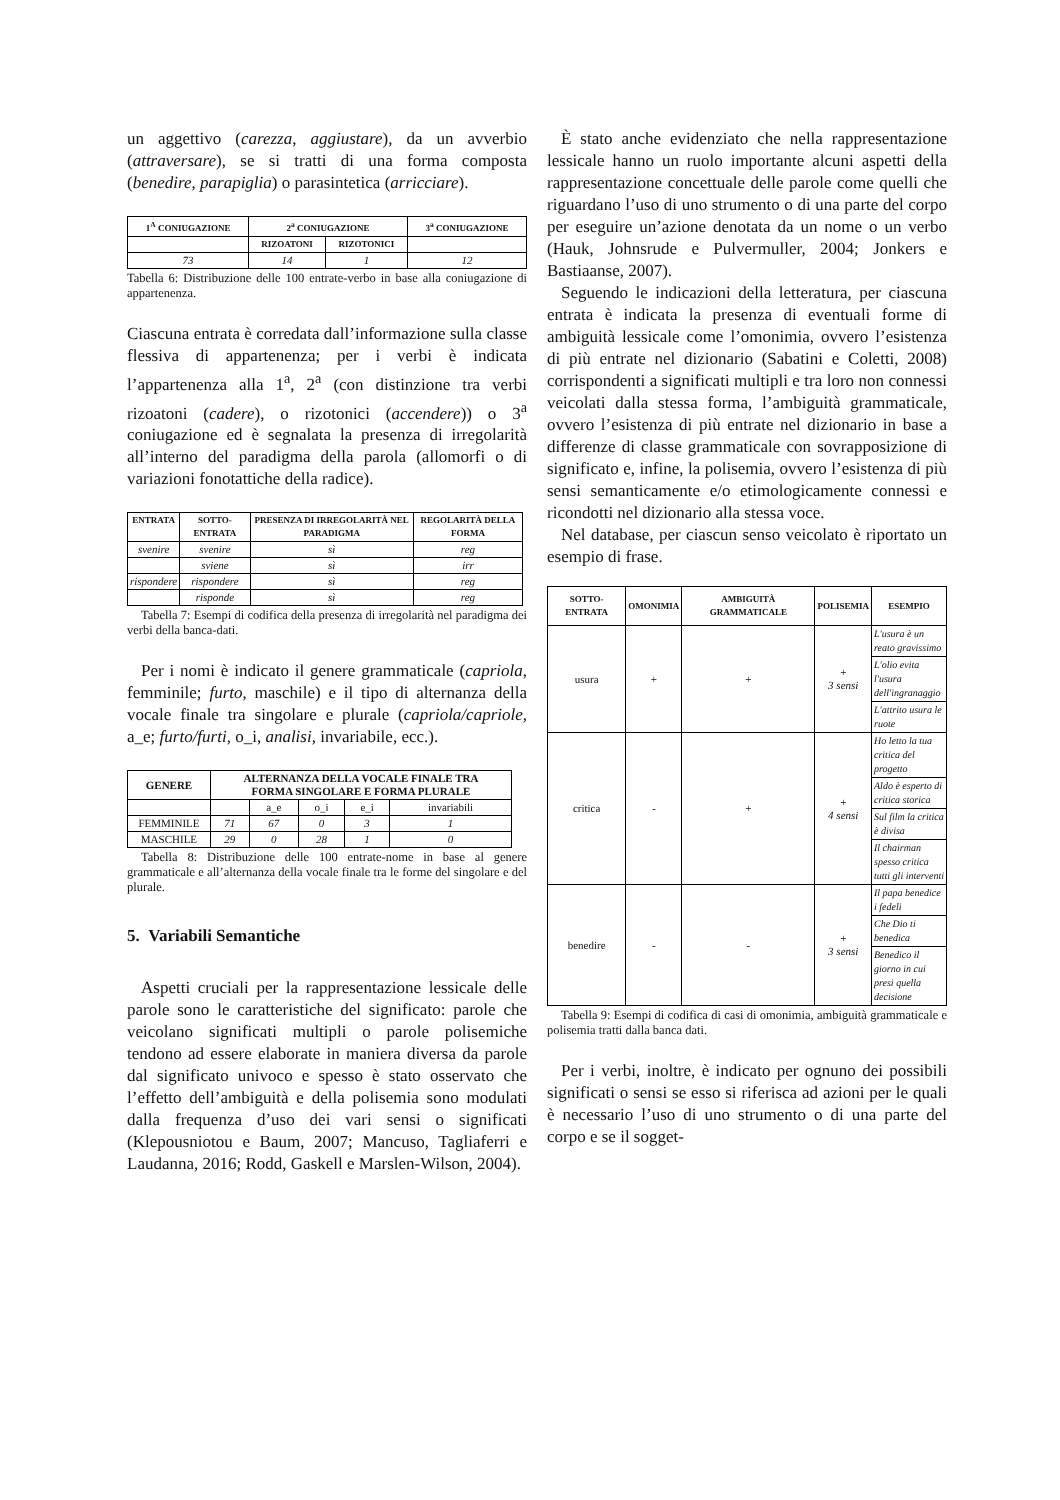un aggettivo (carezza, aggiustare), da un avverbio (attraversare), se si tratti di una forma composta (benedire, parapiglia) o parasintetica (arricciare).
| 1<sup>A</sup> CONIUGAZIONE | 2<sup>a</sup> CONIUGAZIONE | | 3<sup>a</sup> CONIUGAZIONE |
| --- | --- | --- | --- |
| | RIZOATONI | RIZOTONICI | |
| 73 | 14 | 1 | 12 |
Tabella 6: Distribuzione delle 100 entrate-verbo in base alla coniugazione di appartenenza.
Ciascuna entrata è corredata dall’informazione sulla classe flessiva di appartenenza; per i verbi è indicata l’appartenenza alla 1<sup>a</sup>, 2<sup>a</sup> (con distinzione tra verbi rizoatoni (cadere), o rizotonici (accendere)) o 3<sup>a</sup> coniugazione ed è segnalata la presenza di irregolarità all’interno del paradigma della parola (allomorfi o di variazioni fonotattiche della radice).
| ENTRATA | SOTTO-ENTRATA | PRESENZA DI IRREGOLARITÀ NEL PARADIGMA | REGOLARITÀ DELLA FORMA |
| --- | --- | --- | --- |
| svenire | svenire | sì | reg |
| | sviene | sì | irr |
| rispondere | rispondere | sì | reg |
| | risponde | sì | reg |
Tabella 7: Esempi di codifica della presenza di irregolarità nel paradigma dei verbi della banca-dati.
Per i nomi è indicato il genere grammaticale (capriola, femminile; furto, maschile) e il tipo di alternanza della vocale finale tra singolare e plurale (capriola/capriole, a_e; furto/furti, o_i, analisi, invariabile, ecc.).
| GENERE | ALTERNANZA DELLA VOCALE FINALE TRA FORMA SINGOLARE E FORMA PLURALE | | | | |
| --- | --- | --- | --- | --- | --- |
| | | a_e | o_i | e_i | invariabili |
| FEMMINILE | 71 | 67 | 0 | 3 | 1 |
| MASCHILE | 29 | 0 | 28 | 1 | 0 |
Tabella 8: Distribuzione delle 100 entrate-nome in base al genere grammaticale e all’alternanza della vocale finale tra le forme del singolare e del plurale.
5. Variabili Semantiche
Aspetti cruciali per la rappresentazione lessicale delle parole sono le caratteristiche del significato: parole che veicolano significati multipli o parole polisemiche tendono ad essere elaborate in maniera diversa da parole dal significato univoco e spesso è stato osservato che l’effetto dell’ambiguità e della polisemia sono modulati dalla frequenza d’uso dei vari sensi o significati (Klepousniotou e Baum, 2007; Mancuso, Tagliaferri e Laudanna, 2016; Rodd, Gaskell e Marslen-Wilson, 2004).
È stato anche evidenziato che nella rappresentazione lessicale hanno un ruolo importante alcuni aspetti della rappresentazione concettuale delle parole come quelli che riguardano l’uso di uno strumento o di una parte del corpo per eseguire un’azione denotata da un nome o un verbo (Hauk, Johnsrude e Pulvermuller, 2004; Jonkers e Bastiaanse, 2007).
Seguendo le indicazioni della letteratura, per ciascuna entrata è indicata la presenza di eventuali forme di ambiguità lessicale come l’omonimia, ovvero l’esistenza di più entrate nel dizionario (Sabatini e Coletti, 2008) corrispondenti a significati multipli e tra loro non connessi veicolati dalla stessa forma, l’ambiguità grammaticale, ovvero l’esistenza di più entrate nel dizionario in base a differenze di classe grammaticale con sovrapposizione di significato e, infine, la polisemia, ovvero l’esistenza di più sensi semanticamente e/o etimologicamente connessi e ricondotti nel dizionario alla stessa voce.
Nel database, per ciascun senso veicolato è riportato un esempio di frase.
| SOTTO-ENTRATA | OMONIMIA | AMBIGUITÀ GRAMMATICALE | POLISEMIA | ESEMPIO |
| --- | --- | --- | --- | --- |
| usura | + | + | + 3 sensi | L'usura è un reato gravissimo |
| | | | | L'olio evita l'usura dell'ingranaggio |
| | | | | L'attrito usura le ruote |
| critica | - | + | + 4 sensi | Ho letto la tua critica del progetto |
| | | | | Aldo è esperto di critica storica |
| | | | | Sul film la critica è divisa |
| | | | | Il chairman spesso critica tutti gli interventi |
| benedire | - | - | + 3 sensi | Il papa benedice i fedeli |
| | | | | Che Dio ti benedica |
| | | | | Benedico il giorno in cui presi quella decisione |
Tabella 9: Esempi di codifica di casi di omonimia, ambiguità grammaticale e polisemia tratti dalla banca dati.
Per i verbi, inoltre, è indicato per ognuno dei possibili significati o sensi se esso si riferisca ad azioni per le quali è necessario l’uso di uno strumento o di una parte del corpo e se il sogget-